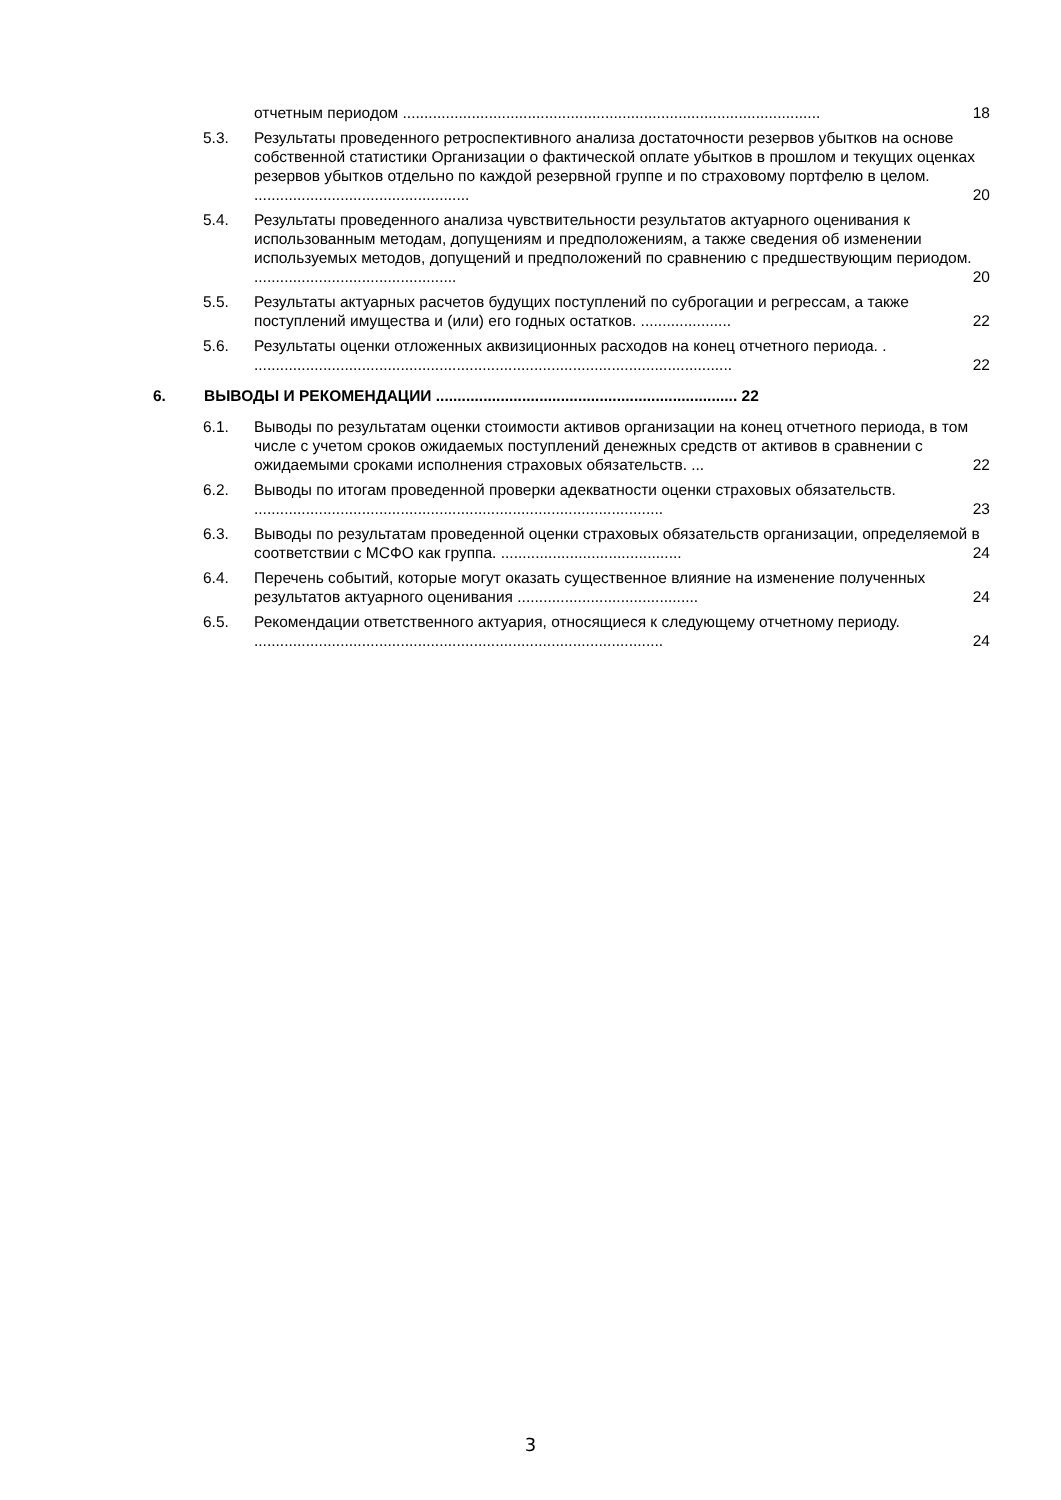отчетным периодом ................................................................................................. 18
5.3. Результаты проведенного ретроспективного анализа достаточности резервов убытков на основе собственной статистики Организации о фактической оплате убытков в прошлом и текущих оценках резервов убытков отдельно по каждой резервной группе и по страховому портфелю в целом. .................................................. 20
5.4. Результаты проведенного анализа чувствительности результатов актуарного оценивания к использованным методам, допущениям и предположениям, а также сведения об изменении используемых методов, допущений и предположений по сравнению с предшествующим периодом. ............................................... 20
5.5. Результаты актуарных расчетов будущих поступлений по суброгации и регрессам, а также поступлений имущества и (или) его годных остатков. ..................... 22
5.6. Результаты оценки отложенных аквизиционных расходов на конец отчетного периода. . ............................................................................................................... 22
6. ВЫВОДЫ И РЕКОМЕНДАЦИИ ...................................................................... 22
6.1. Выводы по результатам оценки стоимости активов организации на конец отчетного периода, в том числе с учетом сроков ожидаемых поступлений денежных средств от активов в сравнении с ожидаемыми сроками исполнения страховых обязательств. ... 22
6.2. Выводы по итогам проведенной проверки адекватности оценки страховых обязательств. ............................................................................................... 23
6.3. Выводы по результатам проведенной оценки страховых обязательств организации, определяемой в соответствии с МСФО как группа. .......................................... 24
6.4. Перечень событий, которые могут оказать существенное влияние на изменение полученных результатов актуарного оценивания .......................................... 24
6.5. Рекомендации ответственного актуария, относящиеся к следующему отчетному периоду. ............................................................................................... 24
3